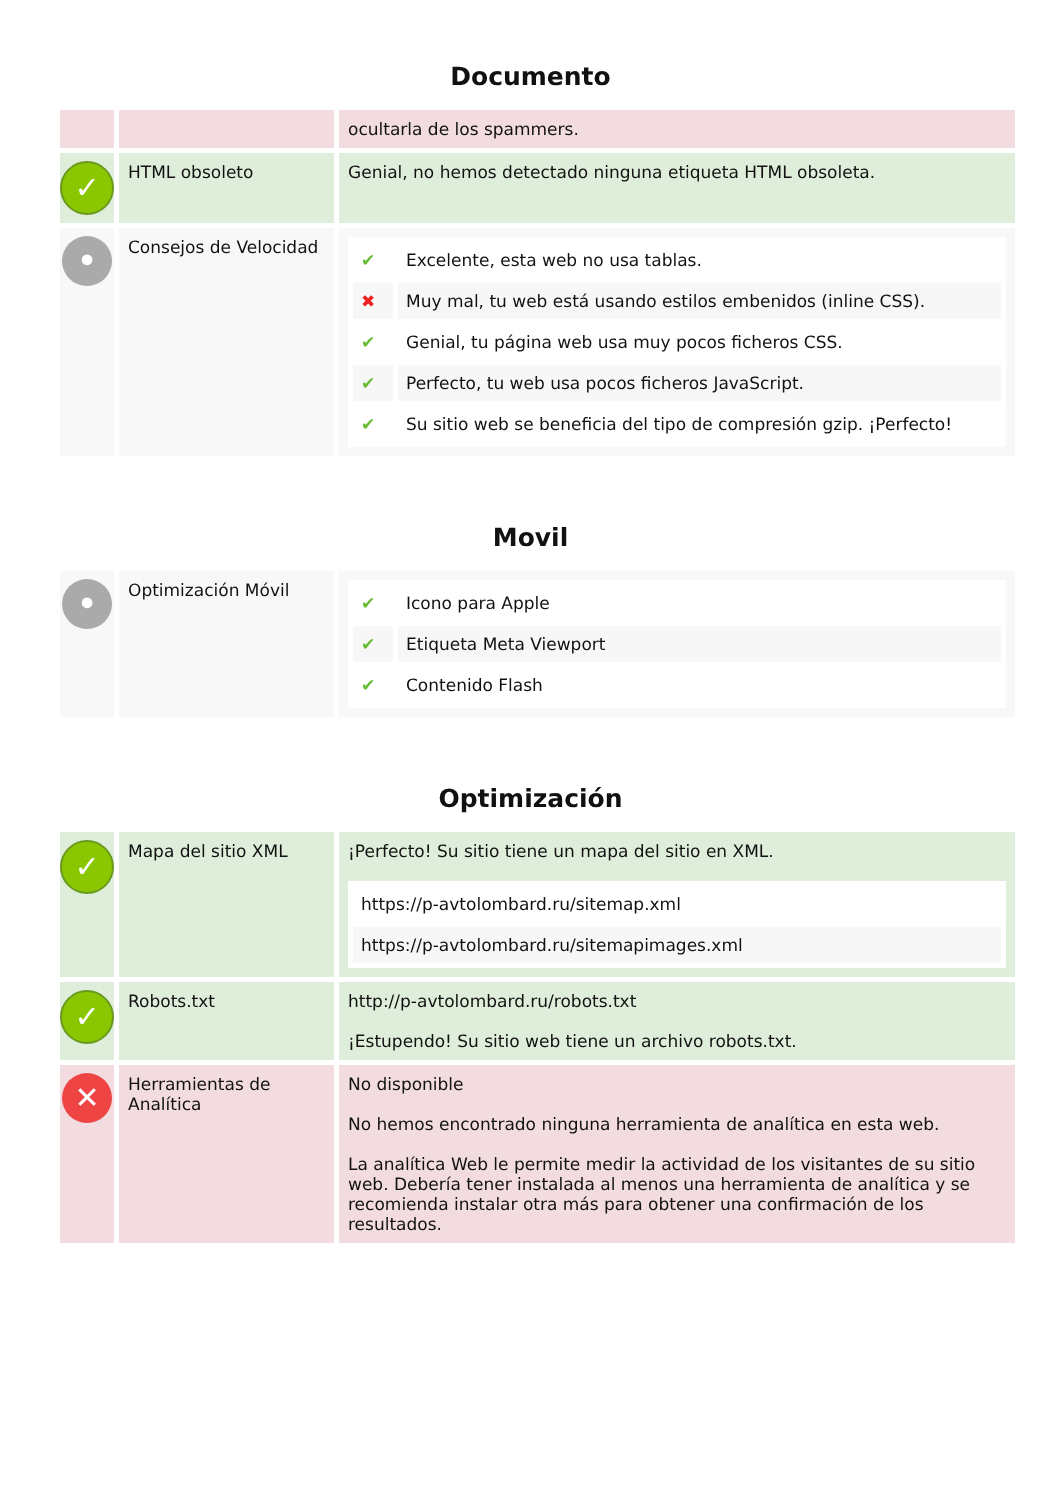Documento
| | | ocultarla de los spammers. |
| ✓ | HTML obsoleto | Genial, no hemos detectado ninguna etiqueta HTML obsoleta. |
| • | Consejos de Velocidad | / ✔ / Excelente, esta web no usa tablas. / / ✖ / Muy mal, tu web está usando estilos embenidos (inline CSS). / / ✔ / Genial, tu página web usa muy pocos ficheros CSS. / / ✔ / Perfecto, tu web usa pocos ficheros JavaScript. / / ✔ / Su sitio web se beneficia del tipo de compresión gzip. ¡Perfecto! / |
Movil
| • | Optimización Móvil | / ✔ / Icono para Apple / / ✔ / Etiqueta Meta Viewport / / ✔ / Contenido Flash / |
Optimización
| ✓ | Mapa del sitio XML | ¡Perfecto! Su sitio tiene un mapa del sitio en XML. / https://p-avtolombard.ru/sitemap.xml / / https://p-avtolombard.ru/sitemapimages.xml / |
| ✓ | Robots.txt | http://p-avtolombard.ru/robots.txt ¡Estupendo! Su sitio web tiene un archivo robots.txt. |
| ✕ | Herramientas de Analítica | No disponible No hemos encontrado ninguna herramienta de analítica en esta web. La analítica Web le permite medir la actividad de los visitantes de su sitio web. Debería tener instalada al menos una herramienta de analítica y se recomienda instalar otra más para obtener una confirmación de los resultados. |